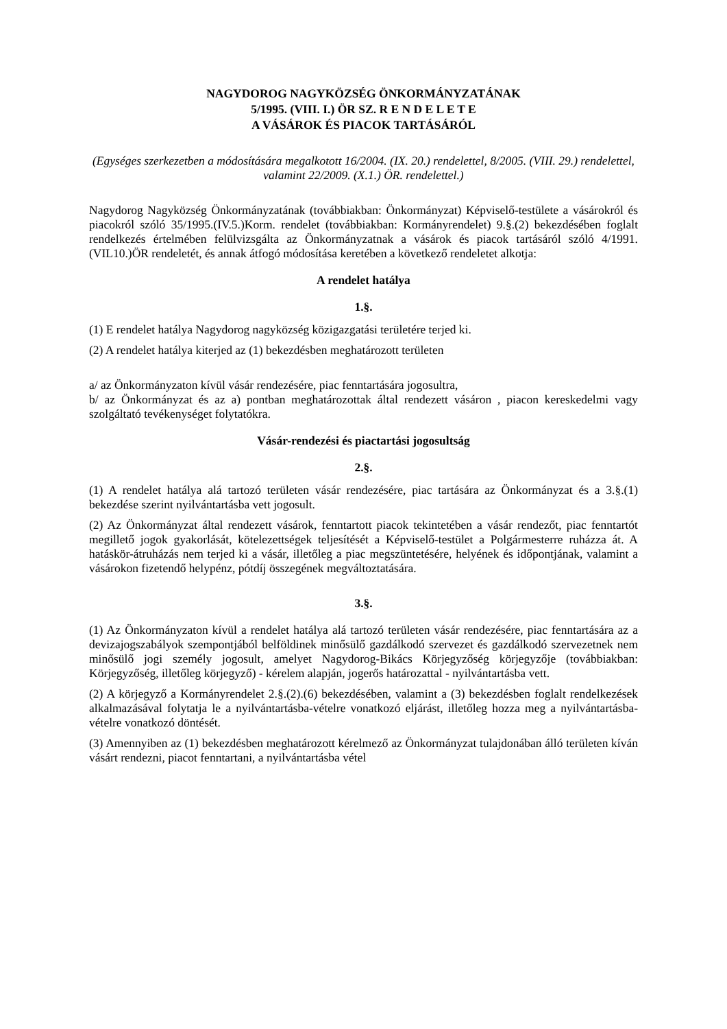NAGYDOROG NAGYKÖZSÉG ÖNKORMÁNYZATÁNAK
5/1995. (VIII. I.) ÖR SZ. R E N D E L E T E
A VÁSÁROK ÉS PIACOK TARTÁSÁRÓL
(Egységes szerkezetben a módosítására megalkotott 16/2004. (IX. 20.) rendelettel, 8/2005. (VIII. 29.) rendelettel, valamint 22/2009. (X.1.) ÖR. rendelettel.)
Nagydorog Nagyközség Önkormányzatának (továbbiakban: Önkormányzat) Képviselő-testülete a vásárokról és piacokról szóló 35/1995.(IV.5.)Korm. rendelet (továbbiakban: Kormányrendelet) 9.§.(2) bekezdésében foglalt rendelkezés értelmében felülvizsgálta az Önkormányzatnak a vásárok és piacok tartásáról szóló 4/1991.(VIL10.)ÖR rendeletét, és annak átfogó módosítása keretében a következő rendeletet alkotja:
A rendelet hatálya
1.§.
(1) E rendelet hatálya Nagydorog nagyközség közigazgatási területére terjed ki.
(2) A rendelet hatálya kiterjed az (1) bekezdésben meghatározott területen
a/ az Önkormányzaton kívül vásár rendezésére, piac fenntartására jogosultra,
b/ az Önkormányzat és az a) pontban meghatározottak által rendezett vásáron , piacon kereskedelmi vagy szolgáltató tevékenységet folytatókra.
Vásár-rendezési és piactartási jogosultság
2.§.
(1) A rendelet hatálya alá tartozó területen vásár rendezésére, piac tartására az Önkormányzat és a 3.§.(1) bekezdése szerint nyilvántartásba vett jogosult.
(2) Az Önkormányzat által rendezett vásárok, fenntartott piacok tekintetében a vásár rendezőt, piac fenntartót megillető jogok gyakorlását, kötelezettségek teljesítését a Képviselő-testület a Polgármesterre ruházza át. A hatáskör-átruházás nem terjed ki a vásár, illetőleg a piac megszüntetésére, helyének és időpontjának, valamint a vásárokon fizetendő helypénz, pótdíj összegének megváltoztatására.
3.§.
(1) Az Önkormányzaton kívül a rendelet hatálya alá tartozó területen vásár rendezésére, piac fenntartására az a devizajogszabályok szempontjából belföldinek minősülő gazdálkodó szervezet és gazdálkodó szervezetnek nem minősülő jogi személy jogosult, amelyet Nagydorog-Bikács Körjegyzőség körjegyzője (továbbiakban: Körjegyzőség, illetőleg körjegyző) - kérelem alapján, jogerős határozattal - nyilvántartásba vett.
(2) A körjegyző a Kormányrendelet 2.§.(2).(6) bekezdésében, valamint a (3) bekezdésben foglalt rendelkezések alkalmazásával folytatja le a nyilvántartásba-vételre vonatkozó eljárást, illetőleg hozza meg a nyilvántartásba-vételre vonatkozó döntését.
(3) Amennyiben az (1) bekezdésben meghatározott kérelmező az Önkormányzat tulajdonában álló területen kíván vásárt rendezni, piacot fenntartani, a nyilvántartásba vétel